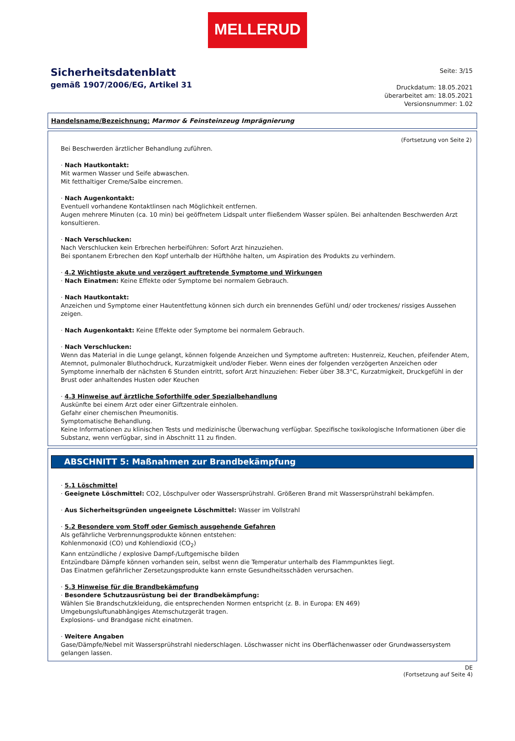MELLERUD
Sicherheitsdatenblatt
gemäß 1907/2006/EG, Artikel 31
Seite: 3/15
Druckdatum: 18.05.2021
überarbeitet am: 18.05.2021
Versionsnummer: 1.02
Handelsname/Bezeichnung: Marmor & Feinsteinzeug Imprägnierung
(Fortsetzung von Seite 2)
Bei Beschwerden ärztlicher Behandlung zuführen.
· Nach Hautkontakt:
Mit warmen Wasser und Seife abwaschen.
Mit fetthaltiger Creme/Salbe eincremen.
· Nach Augenkontakt:
Eventuell vorhandene Kontaktlinsen nach Möglichkeit entfernen.
Augen mehrere Minuten (ca. 10 min) bei geöffnetem Lidspalt unter fließendem Wasser spülen. Bei anhaltenden Beschwerden Arzt konsultieren.
· Nach Verschlucken:
Nach Verschlucken kein Erbrechen herbeiführen: Sofort Arzt hinzuziehen.
Bei spontanem Erbrechen den Kopf unterhalb der Hüfthöhe halten, um Aspiration des Produkts zu verhindern.
· 4.2 Wichtigste akute und verzögert auftretende Symptome und Wirkungen
· Nach Einatmen: Keine Effekte oder Symptome bei normalem Gebrauch.
· Nach Hautkontakt:
Anzeichen und Symptome einer Hautentfettung können sich durch ein brennendes Gefühl und/ oder trockenes/ rissiges Aussehen zeigen.
· Nach Augenkontakt: Keine Effekte oder Symptome bei normalem Gebrauch.
· Nach Verschlucken:
Wenn das Material in die Lunge gelangt, können folgende Anzeichen und Symptome auftreten: Hustenreiz, Keuchen, pfeifender Atem, Atemnot, pulmonaler Bluthochdruck, Kurzatmigkeit und/oder Fieber. Wenn eines der folgenden verzögerten Anzeichen oder Symptome innerhalb der nächsten 6 Stunden eintritt, sofort Arzt hinzuziehen: Fieber über 38.3°C, Kurzatmigkeit, Druckgefühl in der Brust oder anhaltendes Husten oder Keuchen
· 4.3 Hinweise auf ärztliche Soforthilfe oder Spezialbehandlung
Auskünfte bei einem Arzt oder einer Giftzentrale einholen.
Gefahr einer chemischen Pneumonitis.
Symptomatische Behandlung.
Keine Informationen zu klinischen Tests und medizinische Überwachung verfügbar. Spezifische toxikologische Informationen über die Substanz, wenn verfügbar, sind in Abschnitt 11 zu finden.
ABSCHNITT 5: Maßnahmen zur Brandbekämpfung
· 5.1 Löschmittel
· Geeignete Löschmittel: CO2, Löschpulver oder Wassersprühstrahl. Größeren Brand mit Wassersprühstrahl bekämpfen.
· Aus Sicherheitsgründen ungeeignete Löschmittel: Wasser im Vollstrahl
· 5.2 Besondere vom Stoff oder Gemisch ausgehende Gefahren
Als gefährliche Verbrennungsprodukte können entstehen:
Kohlenmonoxid (CO) und Kohlendioxid (CO<sub>2</sub>)
Kann entzündliche / explosive Dampf-/Luftgemische bilden
Entzündbare Dämpfe können vorhanden sein, selbst wenn die Temperatur unterhalb des Flammpunktes liegt.
Das Einatmen gefährlicher Zersetzungsprodukte kann ernste Gesundheitsschäden verursachen.
· 5.3 Hinweise für die Brandbekämpfung
· Besondere Schutzausrüstung bei der Brandbekämpfung:
Wählen Sie Brandschutzkleidung, die entsprechenden Normen entspricht (z. B. in Europa: EN 469)
Umgebungsluftunabhängiges Atemschutzgerät tragen.
Explosions- und Brandgase nicht einatmen.
· Weitere Angaben
Gase/Dämpfe/Nebel mit Wassersprühstrahl niederschlagen. Löschwasser nicht ins Oberflächenwasser oder Grundwassersystem gelangen lassen.
DE
(Fortsetzung auf Seite 4)